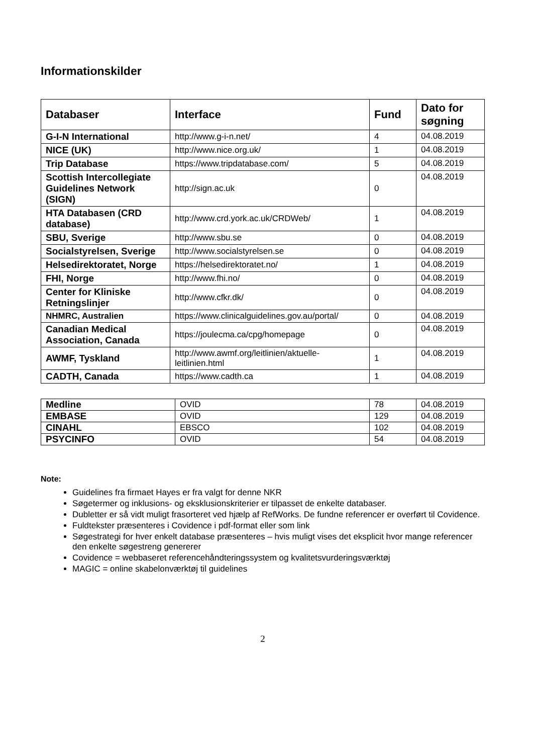Informationskilder
| Databaser | Interface | Fund | Dato for søgning |
| --- | --- | --- | --- |
| G-I-N International | http://www.g-i-n.net/ | 4 | 04.08.2019 |
| NICE (UK) | http://www.nice.org.uk/ | 1 | 04.08.2019 |
| Trip Database | https://www.tripdatabase.com/ | 5 | 04.08.2019 |
| Scottish Intercollegiate Guidelines Network (SIGN) | http://sign.ac.uk | 0 | 04.08.2019 |
| HTA Databasen (CRD database) | http://www.crd.york.ac.uk/CRDWeb/ | 1 | 04.08.2019 |
| SBU, Sverige | http://www.sbu.se | 0 | 04.08.2019 |
| Socialstyrelsen, Sverige | http://www.socialstyrelsen.se | 0 | 04.08.2019 |
| Helsedirektoratet, Norge | https://helsedirektoratet.no/ | 1 | 04.08.2019 |
| FHI, Norge | http://www.fhi.no/ | 0 | 04.08.2019 |
| Center for Kliniske Retningslinjer | http://www.cfkr.dk/ | 0 | 04.08.2019 |
| NHMRC, Australien | https://www.clinicalguidelines.gov.au/portal/ | 0 | 04.08.2019 |
| Canadian Medical Association, Canada | https://joulecma.ca/cpg/homepage | 0 | 04.08.2019 |
| AWMF, Tyskland | http://www.awmf.org/leitlinien/aktuelle-leitlinien.html | 1 | 04.08.2019 |
| CADTH, Canada | https://www.cadth.ca | 1 | 04.08.2019 |
| Medline | OVID | 78 | 04.08.2019 |
| EMBASE | OVID | 129 | 04.08.2019 |
| CINAHL | EBSCO | 102 | 04.08.2019 |
| PSYCINFO | OVID | 54 | 04.08.2019 |
Note:
Guidelines fra firmaet Hayes er fra valgt for denne NKR
Søgetermer og inklusions- og eksklusionskriterier er tilpasset de enkelte databaser.
Dubletter er så vidt muligt frasorteret ved hjælp af RefWorks. De fundne referencer er overført til Covidence.
Fuldtekster præsenteres i Covidence i pdf-format eller som link
Søgestrategi for hver enkelt database præsenteres – hvis muligt vises det eksplicit hvor mange referencer den enkelte søgestreng genererer
Covidence = webbaseret referencehåndteringssystem og kvalitetsvurderingsværktøj
MAGIC = online skabelonværktøj til guidelines
2